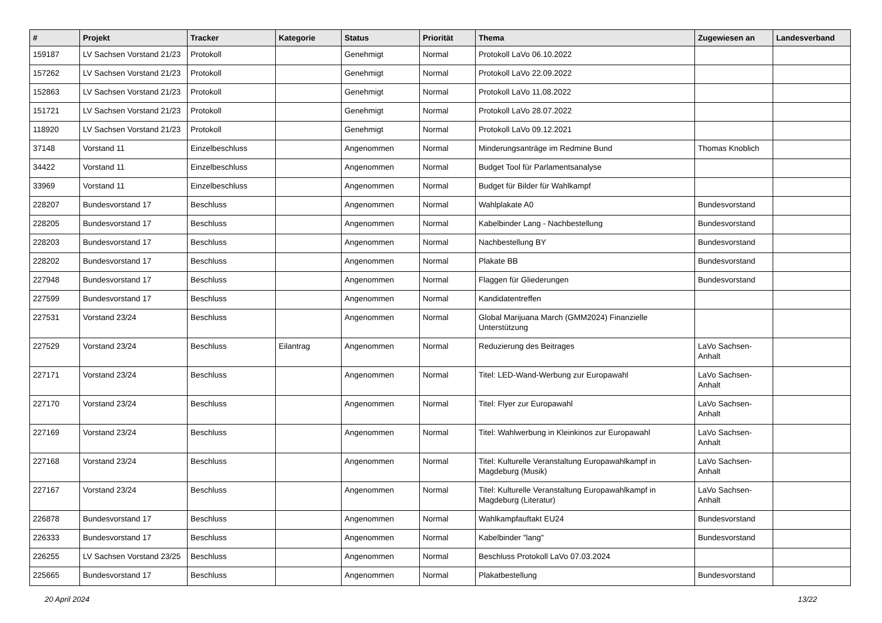| # | Projekt | Tracker | Kategorie | Status | Priorität | Thema | Zugewiesen an | Landesverband |
| --- | --- | --- | --- | --- | --- | --- | --- | --- |
| 159187 | LV Sachsen Vorstand 21/23 | Protokoll | | Genehmigt | Normal | Protokoll LaVo 06.10.2022 | | |
| 157262 | LV Sachsen Vorstand 21/23 | Protokoll | | Genehmigt | Normal | Protokoll LaVo 22.09.2022 | | |
| 152863 | LV Sachsen Vorstand 21/23 | Protokoll | | Genehmigt | Normal | Protokoll LaVo 11.08.2022 | | |
| 151721 | LV Sachsen Vorstand 21/23 | Protokoll | | Genehmigt | Normal | Protokoll LaVo 28.07.2022 | | |
| 118920 | LV Sachsen Vorstand 21/23 | Protokoll | | Genehmigt | Normal | Protokoll LaVo 09.12.2021 | | |
| 37148 | Vorstand 11 | Einzelbeschluss | | Angenommen | Normal | Minderungsanträge im Redmine Bund | Thomas Knoblich | |
| 34422 | Vorstand 11 | Einzelbeschluss | | Angenommen | Normal | Budget Tool für Parlamentsanalyse | | |
| 33969 | Vorstand 11 | Einzelbeschluss | | Angenommen | Normal | Budget für Bilder für Wahlkampf | | |
| 228207 | Bundesvorstand 17 | Beschluss | | Angenommen | Normal | Wahlplakate A0 | Bundesvorstand | |
| 228205 | Bundesvorstand 17 | Beschluss | | Angenommen | Normal | Kabelbinder Lang - Nachbestellung | Bundesvorstand | |
| 228203 | Bundesvorstand 17 | Beschluss | | Angenommen | Normal | Nachbestellung BY | Bundesvorstand | |
| 228202 | Bundesvorstand 17 | Beschluss | | Angenommen | Normal | Plakate BB | Bundesvorstand | |
| 227948 | Bundesvorstand 17 | Beschluss | | Angenommen | Normal | Flaggen für Gliederungen | Bundesvorstand | |
| 227599 | Bundesvorstand 17 | Beschluss | | Angenommen | Normal | Kandidatentreffen | | |
| 227531 | Vorstand 23/24 | Beschluss | | Angenommen | Normal | Global Marijuana March (GMM2024) Finanzielle Unterstützung | | |
| 227529 | Vorstand 23/24 | Beschluss | Eilantrag | Angenommen | Normal | Reduzierung des Beitrages | LaVo Sachsen-Anhalt | |
| 227171 | Vorstand 23/24 | Beschluss | | Angenommen | Normal | Titel: LED-Wand-Werbung zur Europawahl | LaVo Sachsen-Anhalt | |
| 227170 | Vorstand 23/24 | Beschluss | | Angenommen | Normal | Titel: Flyer zur Europawahl | LaVo Sachsen-Anhalt | |
| 227169 | Vorstand 23/24 | Beschluss | | Angenommen | Normal | Titel: Wahlwerbung in Kleinkinos zur Europawahl | LaVo Sachsen-Anhalt | |
| 227168 | Vorstand 23/24 | Beschluss | | Angenommen | Normal | Titel: Kulturelle Veranstaltung Europawahlkampf in Magdeburg (Musik) | LaVo Sachsen-Anhalt | |
| 227167 | Vorstand 23/24 | Beschluss | | Angenommen | Normal | Titel: Kulturelle Veranstaltung Europawahlkampf in Magdeburg (Literatur) | LaVo Sachsen-Anhalt | |
| 226878 | Bundesvorstand 17 | Beschluss | | Angenommen | Normal | Wahlkampfauftakt EU24 | Bundesvorstand | |
| 226333 | Bundesvorstand 17 | Beschluss | | Angenommen | Normal | Kabelbinder "lang" | Bundesvorstand | |
| 226255 | LV Sachsen Vorstand 23/25 | Beschluss | | Angenommen | Normal | Beschluss Protokoll LaVo 07.03.2024 | | |
| 225665 | Bundesvorstand 17 | Beschluss | | Angenommen | Normal | Plakatbestellung | Bundesvorstand | |
20 April 2024 13/22